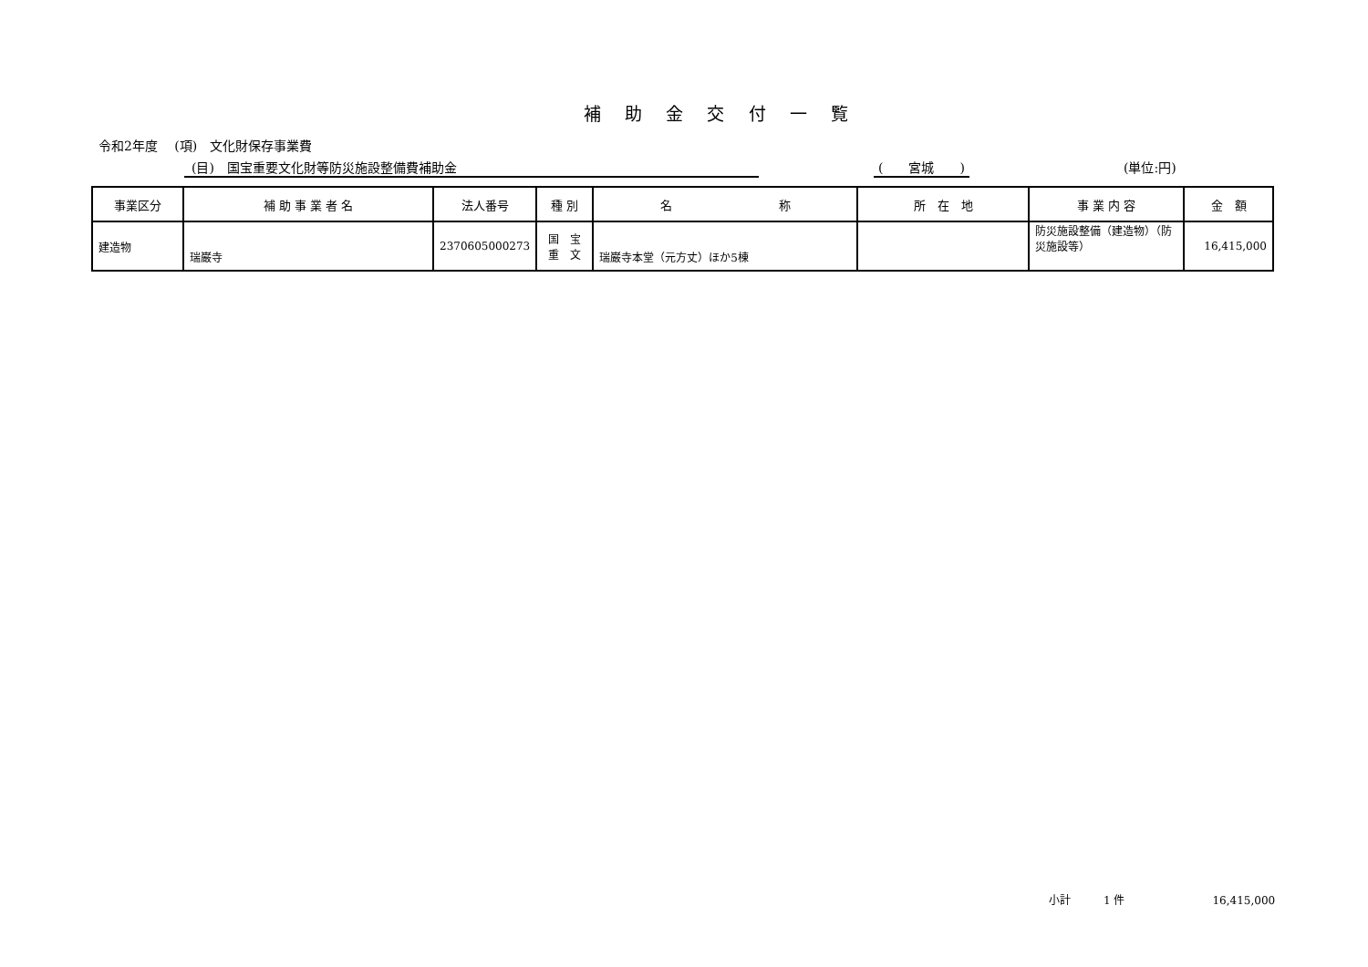補 助 金 交 付 一 覧
令和2年度　 (項)　文化財保存事業費
(目)　国宝重要文化財等防災施設整備費補助金 (　　宮城　　) (単位:円)
| 事業区分 | 補 助 事 業 者 名 | 法人番号 | 種 別 | 名 称 | 所 在 地 | 事 業 内 容 | 金 額 |
| --- | --- | --- | --- | --- | --- | --- | --- |
| 建造物 | 瑞巌寺 | 2370605000273 | 国 宝 重 文 | 瑞巌寺本堂（元方丈）ほか5棟 | | 防災施設整備（建造物）（防災施設等） | 16,415,000 |
小計　　　1 件　　　　　　　　16,415,000